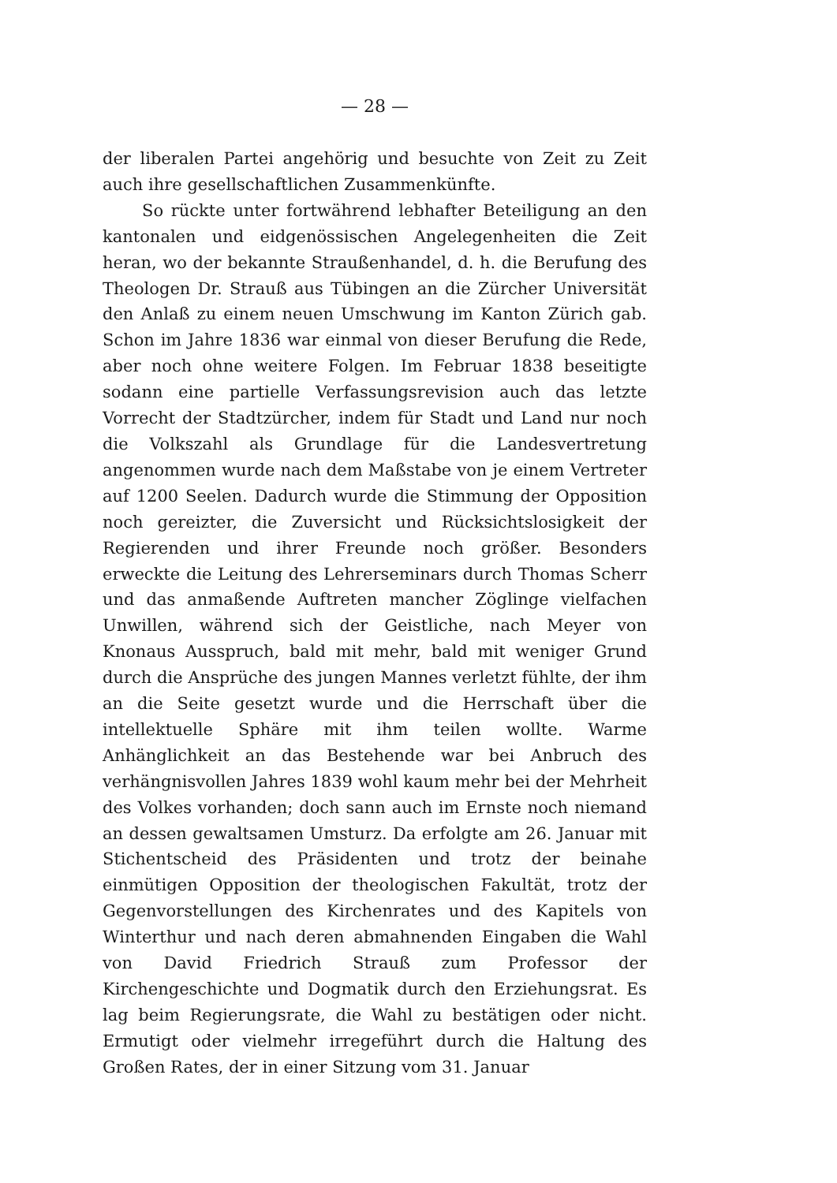— 28 —
der liberalen Partei angehörig und besuchte von Zeit zu Zeit auch ihre gesellschaftlichen Zusammenkünfte.
So rückte unter fortwährend lebhafter Beteiligung an den kantonalen und eidgenössischen Angelegenheiten die Zeit heran, wo der bekannte Straußenhandel, d. h. die Berufung des Theologen Dr. Strauß aus Tübingen an die Zürcher Universität den Anlaß zu einem neuen Umschwung im Kanton Zürich gab. Schon im Jahre 1836 war einmal von dieser Berufung die Rede, aber noch ohne weitere Folgen. Im Februar 1838 beseitigte sodann eine partielle Verfassungsrevision auch das letzte Vorrecht der Stadtzürcher, indem für Stadt und Land nur noch die Volkszahl als Grundlage für die Landesvertretung angenommen wurde nach dem Maßstabe von je einem Vertreter auf 1200 Seelen. Dadurch wurde die Stimmung der Opposition noch gereizter, die Zuversicht und Rücksichtslosigkeit der Regierenden und ihrer Freunde noch größer. Besonders erweckte die Leitung des Lehrerseminars durch Thomas Scherr und das anmaßende Auftreten mancher Zöglinge vielfachen Unwillen, während sich der Geistliche, nach Meyer von Knonaus Ausspruch, bald mit mehr, bald mit weniger Grund durch die Ansprüche des jungen Mannes verletzt fühlte, der ihm an die Seite gesetzt wurde und die Herrschaft über die intellektuelle Sphäre mit ihm teilen wollte. Warme Anhänglichkeit an das Bestehende war bei Anbruch des verhängnisvollen Jahres 1839 wohl kaum mehr bei der Mehrheit des Volkes vorhanden; doch sann auch im Ernste noch niemand an dessen gewaltsamen Umsturz. Da erfolgte am 26. Januar mit Stichentscheid des Präsidenten und trotz der beinahe einmütigen Opposition der theologischen Fakultät, trotz der Gegenvorstellungen des Kirchenrates und des Kapitels von Winterthur und nach deren abmahnenden Eingaben die Wahl von David Friedrich Strauß zum Professor der Kirchengeschichte und Dogmatik durch den Erziehungsrat. Es lag beim Regierungsrate, die Wahl zu bestätigen oder nicht. Ermutigt oder vielmehr irregeführt durch die Haltung des Großen Rates, der in einer Sitzung vom 31. Januar